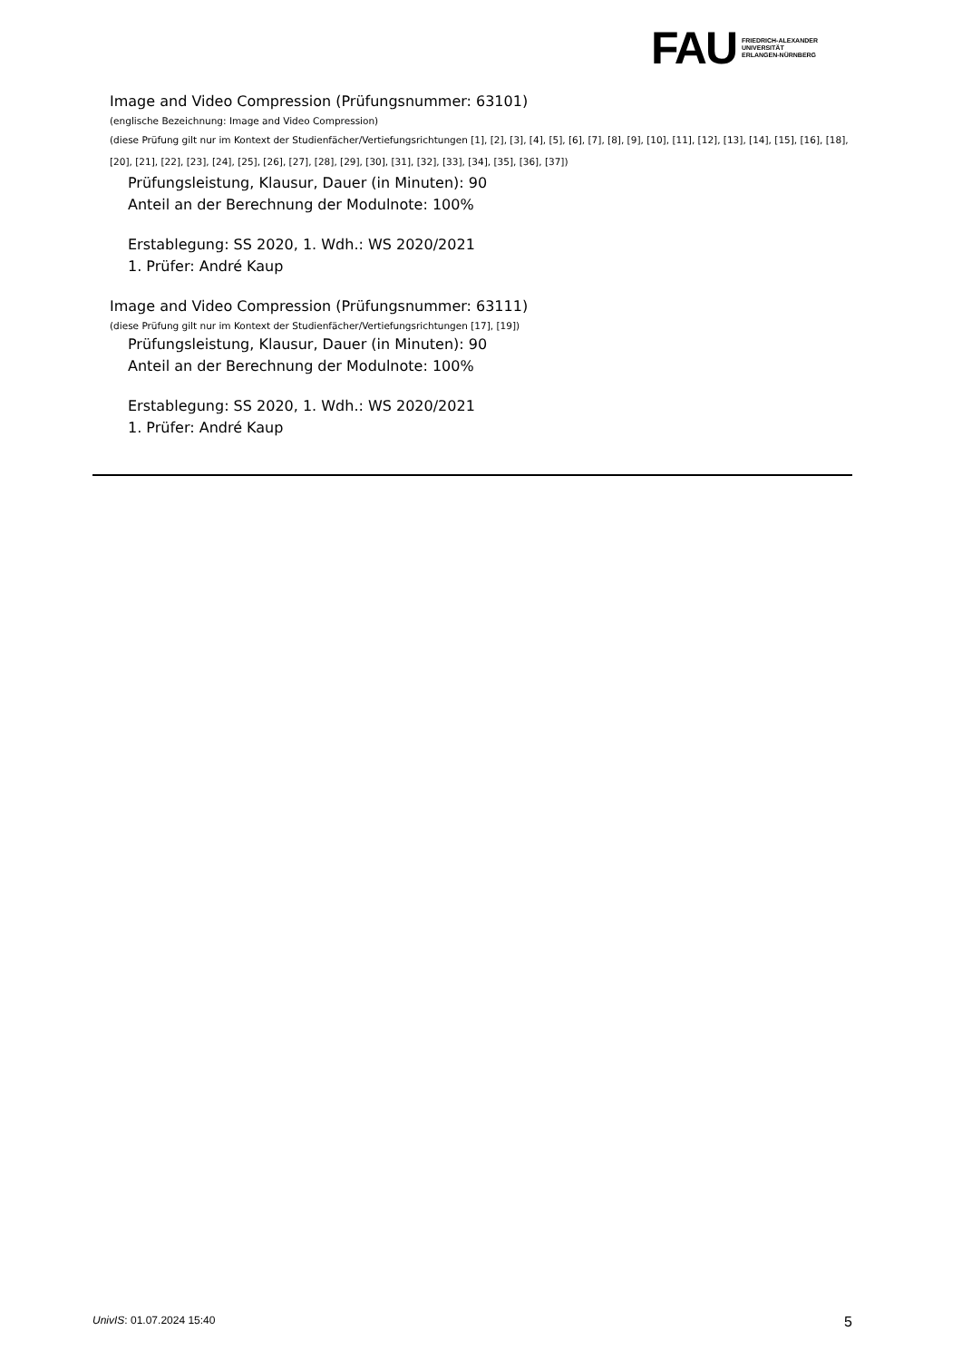FAU
FRIEDRICH-ALEXANDER
UNIVERSITÄT
ERLANGEN-NÜRNBERG
Image and Video Compression (Prüfungsnummer: 63101)
(englische Bezeichnung: Image and Video Compression)
(diese Prüfung gilt nur im Kontext der Studienfächer/Vertiefungsrichtungen [1], [2], [3], [4], [5], [6], [7], [8], [9], [10], [11], [12], [13], [14], [15], [16], [18], [20], [21], [22], [23], [24], [25], [26], [27], [28], [29], [30], [31], [32], [33], [34], [35], [36], [37])
Prüfungsleistung, Klausur, Dauer (in Minuten): 90
Anteil an der Berechnung der Modulnote: 100%
Erstablegung: SS 2020, 1. Wdh.: WS 2020/2021
1. Prüfer: André Kaup
Image and Video Compression (Prüfungsnummer: 63111)
(diese Prüfung gilt nur im Kontext der Studienfächer/Vertiefungsrichtungen [17], [19])
Prüfungsleistung, Klausur, Dauer (in Minuten): 90
Anteil an der Berechnung der Modulnote: 100%
Erstablegung: SS 2020, 1. Wdh.: WS 2020/2021
1. Prüfer: André Kaup
UnivIS: 01.07.2024 15:40 5